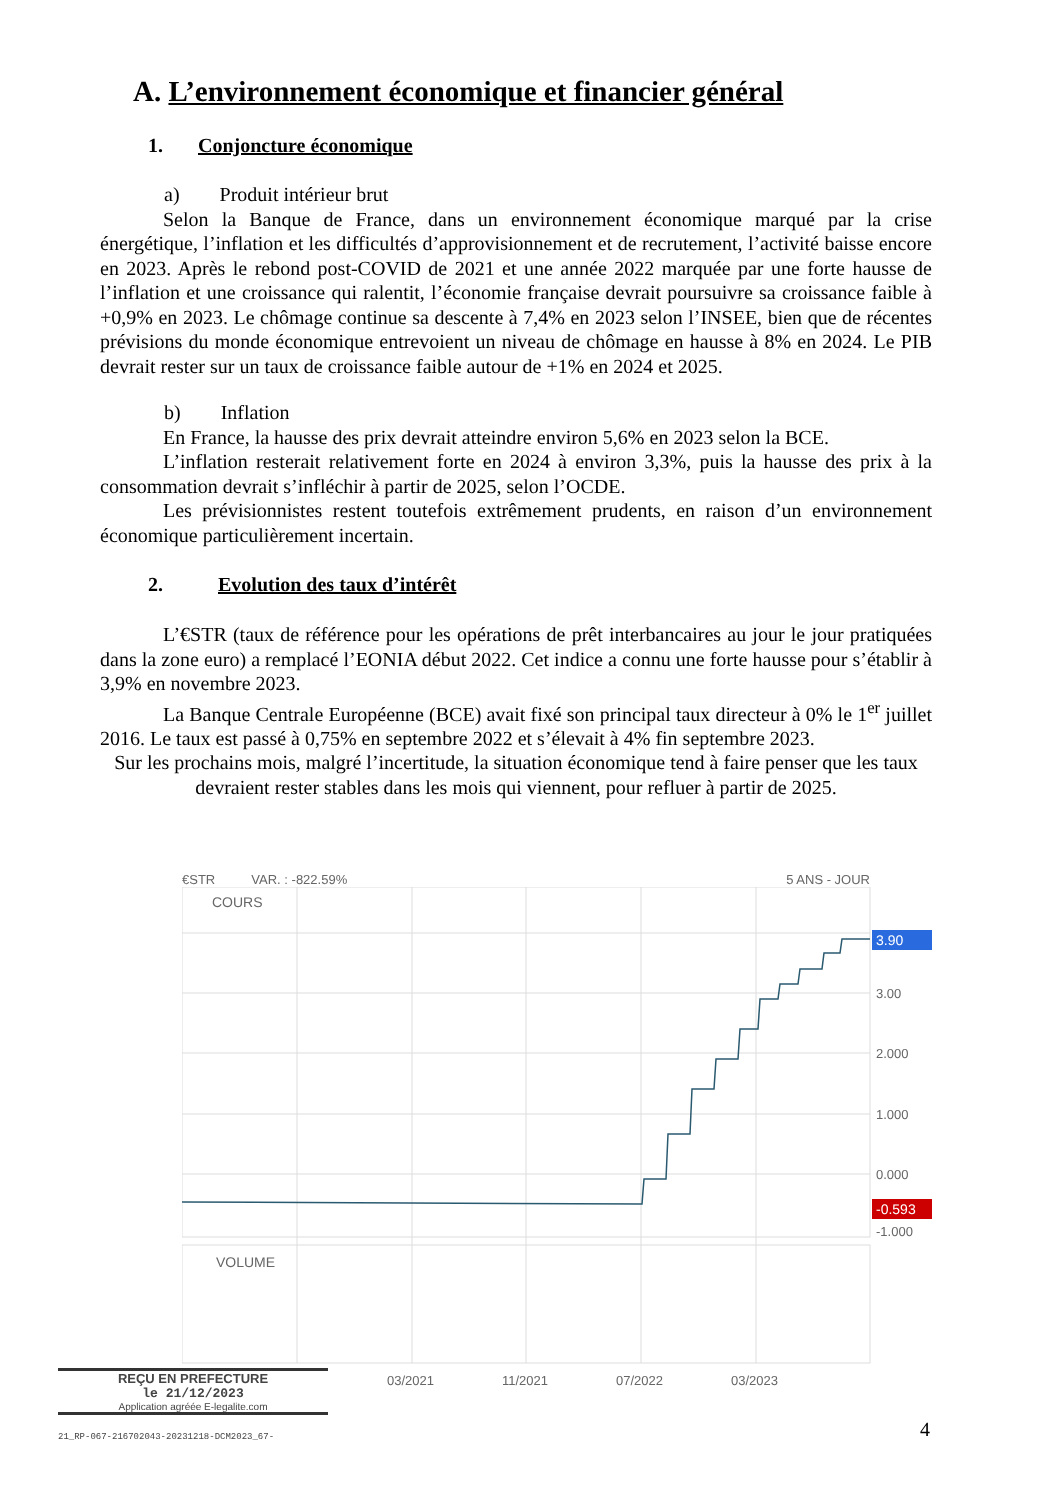A. L’environnement économique et financier général
1. Conjoncture économique
a) Produit intérieur brut
Selon la Banque de France, dans un environnement économique marqué par la crise énergétique, l’inflation et les difficultés d’approvisionnement et de recrutement, l’activité baisse encore en 2023. Après le rebond post-COVID de 2021 et une année 2022 marquée par une forte hausse de l’inflation et une croissance qui ralentit, l’économie française devrait poursuivre sa croissance faible à +0,9% en 2023. Le chômage continue sa descente à 7,4% en 2023 selon l’INSEE, bien que de récentes prévisions du monde économique entrevoient un niveau de chômage en hausse à 8% en 2024. Le PIB devrait rester sur un taux de croissance faible autour de +1% en 2024 et 2025.
b) Inflation
En France, la hausse des prix devrait atteindre environ 5,6% en 2023 selon la BCE.
L’inflation resterait relativement forte en 2024 à environ 3,3%, puis la hausse des prix à la consommation devrait s’infléchir à partir de 2025, selon l’OCDE.
Les prévisionnistes restent toutefois extrêmement prudents, en raison d’un environnement économique particulièrement incertain.
2. Evolution des taux d’intérêt
L’€STR (taux de référence pour les opérations de prêt interbancaires au jour le jour pratiquées dans la zone euro) a remplacé l’EONIA début 2022. Cet indice a connu une forte hausse pour s’établir à 3,9% en novembre 2023.
La Banque Centrale Européenne (BCE) avait fixé son principal taux directeur à 0% le 1<sup>er</sup> juillet 2016. Le taux est passé à 0,75% en septembre 2022 et s’élevait à 4% fin septembre 2023.
Sur les prochains mois, malgré l’incertitude, la situation économique tend à faire penser que les taux devraient rester stables dans les mois qui viennent, pour refluer à partir de 2025.
€STR VAR. : -822.59% 5 ANS - JOUR
COURS
VOLUME
3.90
3.00
2.000
1.000
0.000
-0.593
-1.000
03/2021
11/2021
07/2022
03/2023
REÇU EN PREFECTURE
le 21/12/2023
Application agréée E-legalite.com
21_RP-067-216702043-20231218-DCM2023_67-
4